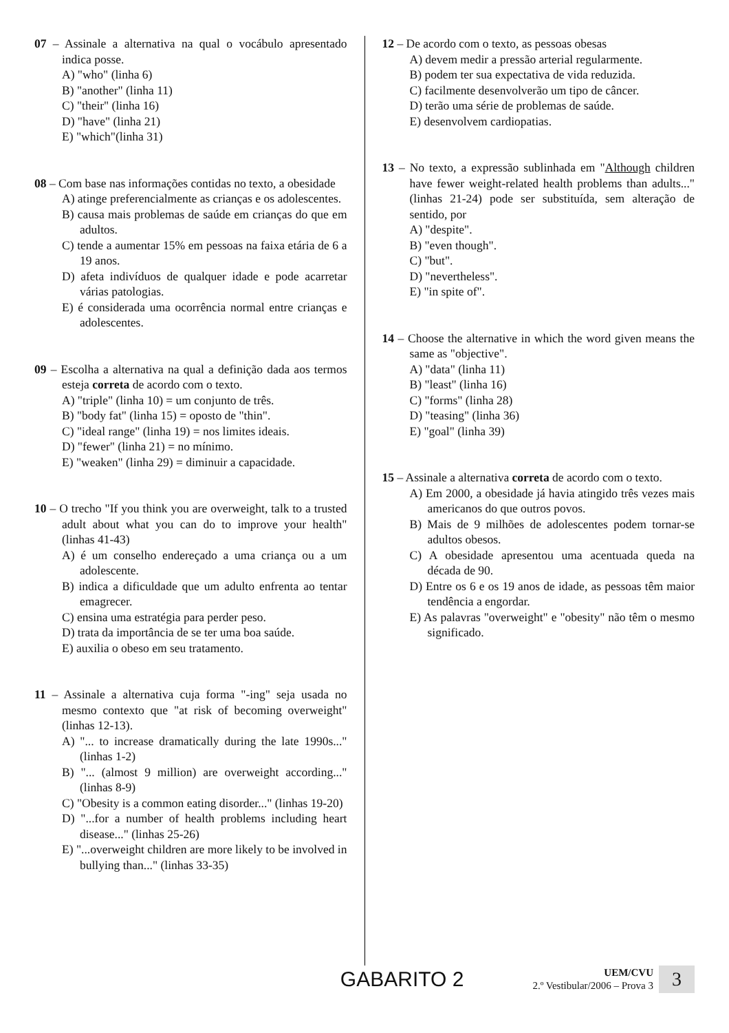07 – Assinale a alternativa na qual o vocábulo apresentado indica posse.
A) "who" (linha 6)
B) "another" (linha 11)
C) "their" (linha 16)
D) "have" (linha 21)
E) "which"(linha 31)
08 – Com base nas informações contidas no texto, a obesidade
A) atinge preferencialmente as crianças e os adolescentes.
B) causa mais problemas de saúde em crianças do que em adultos.
C) tende a aumentar 15% em pessoas na faixa etária de 6 a 19 anos.
D) afeta indivíduos de qualquer idade e pode acarretar várias patologias.
E) é considerada uma ocorrência normal entre crianças e adolescentes.
09 – Escolha a alternativa na qual a definição dada aos termos esteja correta de acordo com o texto.
A) "triple" (linha 10) = um conjunto de três.
B) "body fat" (linha 15) = oposto de "thin".
C) "ideal range" (linha 19) = nos limites ideais.
D) "fewer" (linha 21) = no mínimo.
E) "weaken" (linha 29) = diminuir a capacidade.
10 – O trecho "If you think you are overweight, talk to a trusted adult about what you can do to improve your health" (linhas 41-43)
A) é um conselho endereçado a uma criança ou a um adolescente.
B) indica a dificuldade que um adulto enfrenta ao tentar emagrecer.
C) ensina uma estratégia para perder peso.
D) trata da importância de se ter uma boa saúde.
E) auxilia o obeso em seu tratamento.
11 – Assinale a alternativa cuja forma "-ing" seja usada no mesmo contexto que "at risk of becoming overweight" (linhas 12-13).
A) "... to increase dramatically during the late 1990s..." (linhas 1-2)
B) "... (almost 9 million) are overweight according..." (linhas 8-9)
C) "Obesity is a common eating disorder..." (linhas 19-20)
D) "...for a number of health problems including heart disease..." (linhas 25-26)
E) "...overweight children are more likely to be involved in bullying than..." (linhas 33-35)
12 – De acordo com o texto, as pessoas obesas
A) devem medir a pressão arterial regularmente.
B) podem ter sua expectativa de vida reduzida.
C) facilmente desenvolverão um tipo de câncer.
D) terão uma série de problemas de saúde.
E) desenvolvem cardiopatias.
13 – No texto, a expressão sublinhada em "Although children have fewer weight-related health problems than adults..." (linhas 21-24) pode ser substituída, sem alteração de sentido, por
A) "despite".
B) "even though".
C) "but".
D) "nevertheless".
E) "in spite of".
14 – Choose the alternative in which the word given means the same as "objective".
A) "data" (linha 11)
B) "least" (linha 16)
C) "forms" (linha 28)
D) "teasing" (linha 36)
E) "goal" (linha 39)
15 – Assinale a alternativa correta de acordo com o texto.
A) Em 2000, a obesidade já havia atingido três vezes mais americanos do que outros povos.
B) Mais de 9 milhões de adolescentes podem tornar-se adultos obesos.
C) A obesidade apresentou uma acentuada queda na década de 90.
D) Entre os 6 e os 19 anos de idade, as pessoas têm maior tendência a engordar.
E) As palavras "overweight" e "obesity" não têm o mesmo significado.
GABARITO 2
UEM/CVU
2.º Vestibular/2006 – Prova 3
3